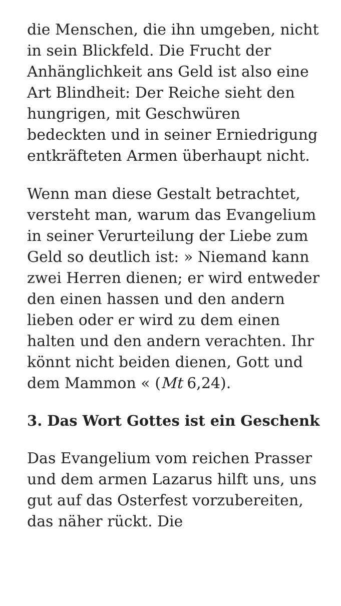die Menschen, die ihn umgeben, nicht in sein Blickfeld. Die Frucht der Anhänglichkeit ans Geld ist also eine Art Blindheit: Der Reiche sieht den hungrigen, mit Geschwüren bedeckten und in seiner Erniedrigung entkräfteten Armen überhaupt nicht.
Wenn man diese Gestalt betrachtet, versteht man, warum das Evangelium in seiner Verurteilung der Liebe zum Geld so deutlich ist: » Niemand kann zwei Herren dienen; er wird entweder den einen hassen und den andern lieben oder er wird zu dem einen halten und den andern verachten. Ihr könnt nicht beiden dienen, Gott und dem Mammon « (Mt 6,24).
3. Das Wort Gottes ist ein Geschenk
Das Evangelium vom reichen Prasser und dem armen Lazarus hilft uns, uns gut auf das Osterfest vorzubereiten, das näher rückt. Die